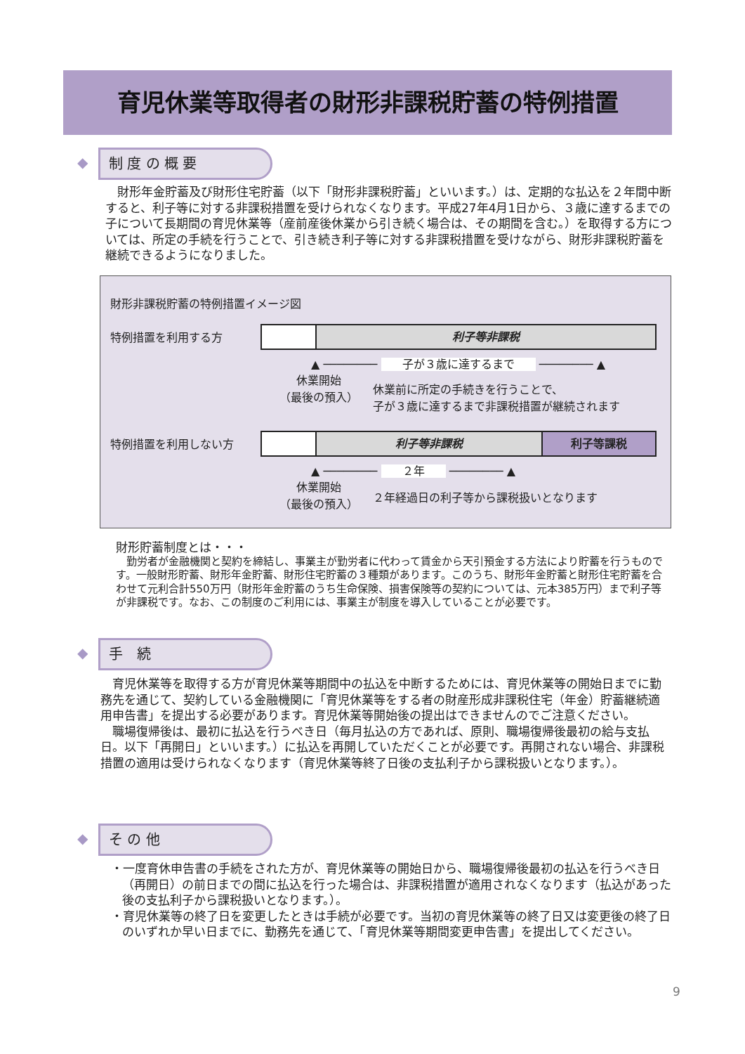育児休業等取得者の財形非課税貯蓄の特例措置
◆ 制 度 の 概 要
　財形年金貯蓄及び財形住宅貯蓄（以下「財形非課税貯蓄」といいます。）は、定期的な払込を２年間中断すると、利子等に対する非課税措置を受けられなくなります。平成27年4月1日から、３歳に達するまでの子について長期間の育児休業等（産前産後休業から引き続く場合は、その期間を含む。）を取得する方については、所定の手続を行うことで、引き続き利子等に対する非課税措置を受けながら、財形非課税貯蓄を継続できるようになりました。
財形非課税貯蓄の特例措置イメージ図
特例措置を利用する方 利子等非課税
▲ ──────── 子が３歳に達するまで ──────── ▲
休業開始
（最後の預入）
休業前に所定の手続きを行うことで、
子が３歳に達するまで非課税措置が継続されます
特例措置を利用しない方
利子等非課税 利子等課税
▲ ──────── ２年 ──────── ▲
休業開始
（最後の預入）
２年経過日の利子等から課税扱いとなります
財形貯蓄制度とは・・・
　勤労者が金融機関と契約を締結し、事業主が勤労者に代わって賃金から天引預金する方法により貯蓄を行うものです。一般財形貯蓄、財形年金貯蓄、財形住宅貯蓄の３種類があります。このうち、財形年金貯蓄と財形住宅貯蓄を合わせて元利合計550万円（財形年金貯蓄のうち生命保険、損害保険等の契約については、元本385万円）まで利子等が非課税です。なお、この制度のご利用には、事業主が制度を導入していることが必要です。
◆ 手　続
　育児休業等を取得する方が育児休業等期間中の払込を中断するためには、育児休業等の開始日までに勤務先を通じて、契約している金融機関に「育児休業等をする者の財産形成非課税住宅（年金）貯蓄継続適用申告書」を提出する必要があります。育児休業等開始後の提出はできませんのでご注意ください。
　職場復帰後は、最初に払込を行うべき日（毎月払込の方であれば、原則、職場復帰後最初の給与支払日。以下「再開日」といいます。）に払込を再開していただくことが必要です。再開されない場合、非課税措置の適用は受けられなくなります（育児休業等終了日後の支払利子から課税扱いとなります。）。
◆ そ の 他
・一度育休申告書の手続をされた方が、育児休業等の開始日から、職場復帰後最初の払込を行うべき日（再開日）の前日までの間に払込を行った場合は、非課税措置が適用されなくなります（払込があった後の支払利子から課税扱いとなります。）。
・育児休業等の終了日を変更したときは手続が必要です。当初の育児休業等の終了日又は変更後の終了日のいずれか早い日までに、勤務先を通じて、「育児休業等期間変更申告書」を提出してください。
9